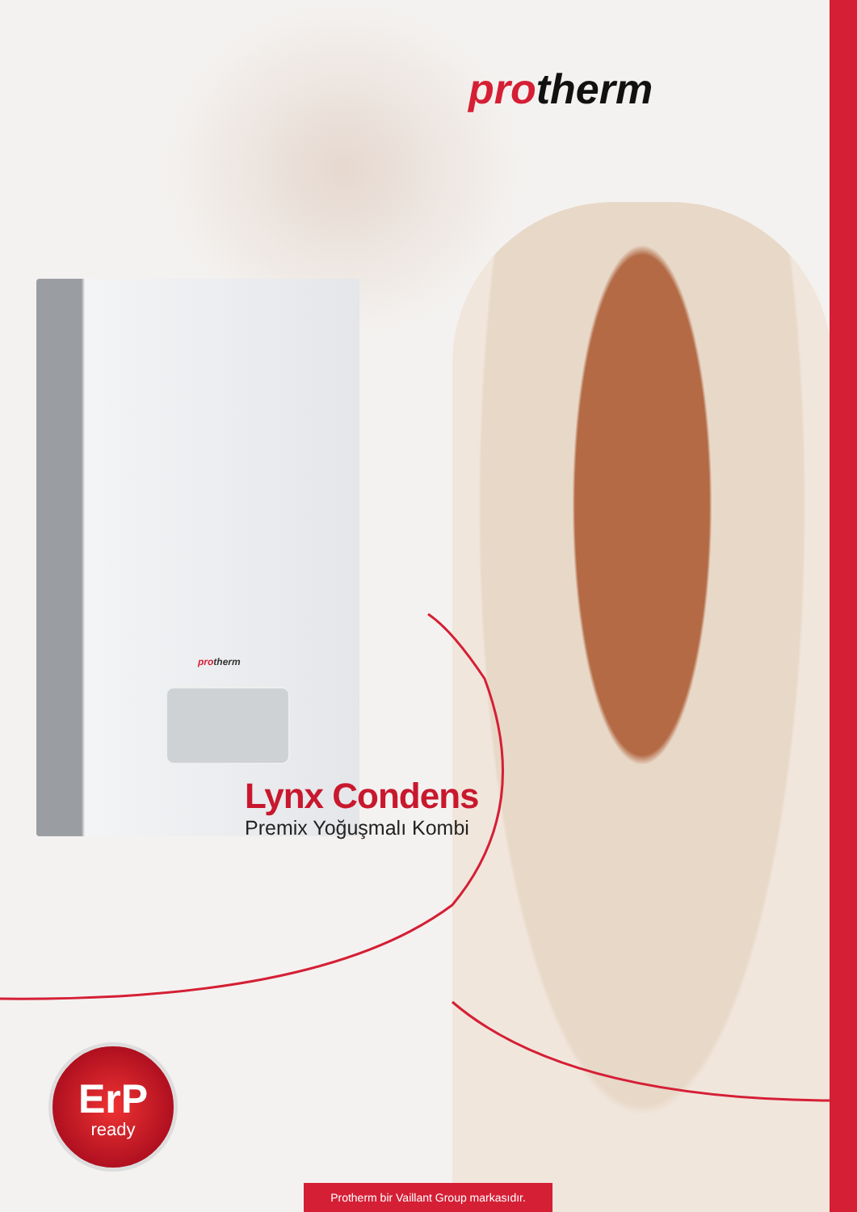protherm
protherm
Lynx Condens
Premix Yoğuşmalı Kombi
ErP
ready
Protherm bir Vaillant Group markasıdır.